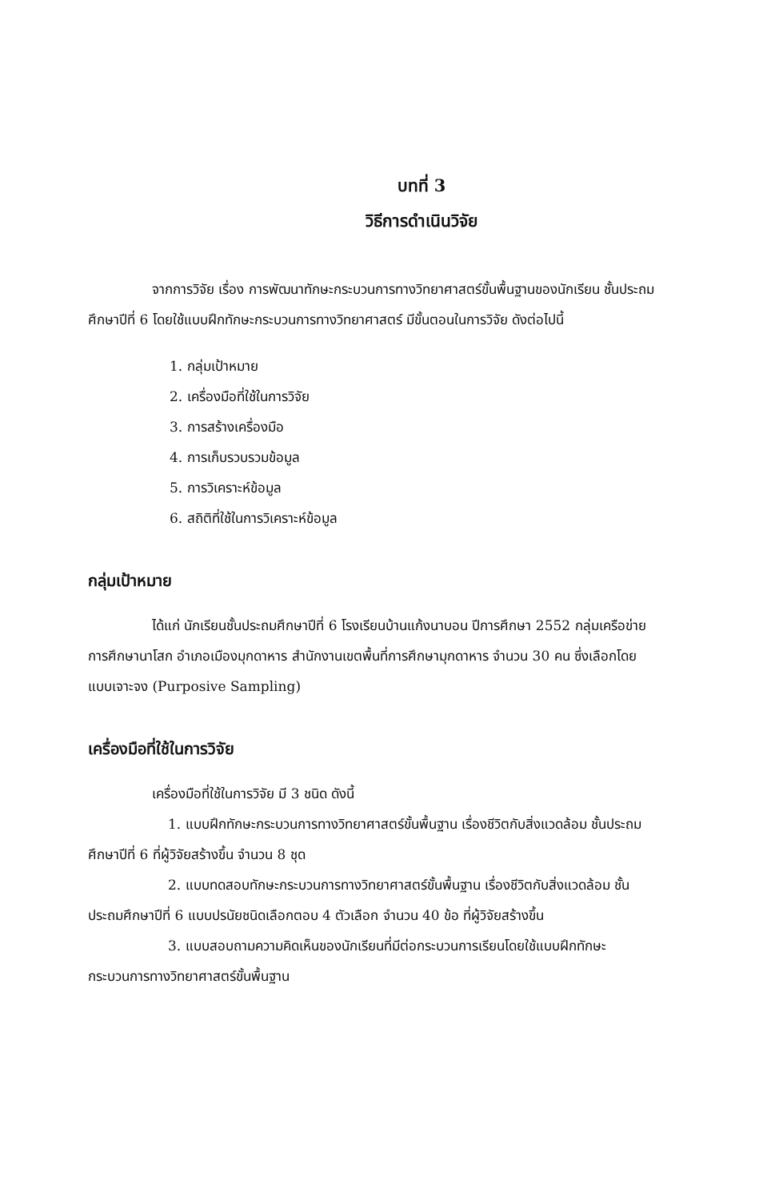บทที่ 3
วิธีการดำเนินวิจัย
จากการวิจัย เรื่อง การพัฒนาทักษะกระบวนการทางวิทยาศาสตร์ขั้นพื้นฐานของนักเรียน ชั้นประถมศึกษาปีที่ 6 โดยใช้แบบฝึกทักษะกระบวนการทางวิทยาศาสตร์ มีขั้นตอนในการวิจัย ดังต่อไปนี้
1. กลุ่มเป้าหมาย
2. เครื่องมือที่ใช้ในการวิจัย
3. การสร้างเครื่องมือ
4. การเก็บรวบรวมข้อมูล
5. การวิเคราะห์ข้อมูล
6. สถิติที่ใช้ในการวิเคราะห์ข้อมูล
กลุ่มเป้าหมาย
ได้แก่ นักเรียนชั้นประถมศึกษาปีที่ 6 โรงเรียนบ้านแก้งนาบอน ปีการศึกษา 2552 กลุ่มเครือข่ายการศึกษานาโสก อำเภอเมืองมุกดาหาร สำนักงานเขตพื้นที่การศึกษามุกดาหาร จำนวน 30 คน ซึ่งเลือกโดยแบบเจาะจง (Purposive Sampling)
เครื่องมือที่ใช้ในการวิจัย
เครื่องมือที่ใช้ในการวิจัย มี 3 ชนิด ดังนี้
1. แบบฝึกทักษะกระบวนการทางวิทยาศาสตร์ขั้นพื้นฐาน เรื่องชีวิตกับสิ่งแวดล้อม ชั้นประถมศึกษาปีที่ 6 ที่ผู้วิจัยสร้างขึ้น จำนวน 8 ชุด
2. แบบทดสอบทักษะกระบวนการทางวิทยาศาสตร์ขั้นพื้นฐาน เรื่องชีวิตกับสิ่งแวดล้อม ชั้นประถมศึกษาปีที่ 6 แบบปรนัยชนิดเลือกตอบ 4 ตัวเลือก จำนวน 40 ข้อ ที่ผู้วิจัยสร้างขึ้น
3. แบบสอบถามความคิดเห็นของนักเรียนที่มีต่อกระบวนการเรียนโดยใช้แบบฝึกทักษะกระบวนการทางวิทยาศาสตร์ขั้นพื้นฐาน